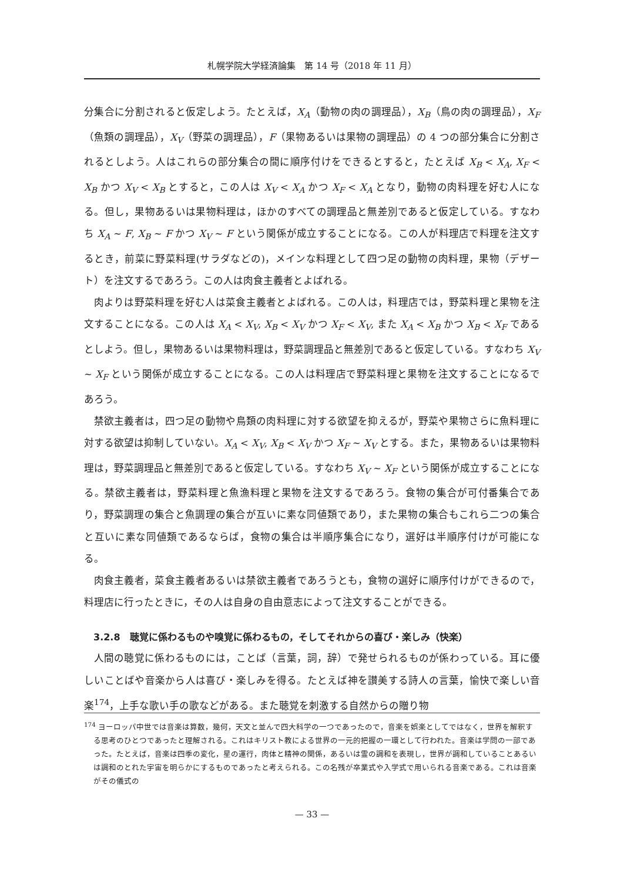札幌学院大学経済論集　第 14 号（2018 年 11 月）
分集合に分割されると仮定しよう。たとえば，X<sub>A</sub>（動物の肉の調理品），X<sub>B</sub>（鳥の肉の調理品），X<sub>F</sub>（魚類の調理品），X<sub>V</sub>（野菜の調理品），F（果物あるいは果物の調理品）の 4 つの部分集合に分割されるとしよう。人はこれらの部分集合の間に順序付けをできるとすると，たとえば X<sub>B</sub> < X<sub>A</sub>, X<sub>F</sub> < X<sub>B</sub> かつ X<sub>V</sub> < X<sub>B</sub> とすると，この人は X<sub>V</sub> < X<sub>A</sub> かつ X<sub>F</sub> < X<sub>A</sub> となり，動物の肉料理を好む人になる。但し，果物あるいは果物料理は，ほかのすべての調理品と無差別であると仮定している。すなわち X<sub>A</sub> ~ F, X<sub>B</sub> ~ F かつ X<sub>V</sub> ~ F という関係が成立することになる。この人が料理店で料理を注文するとき，前菜に野菜料理(サラダなどの)，メインな料理として四つ足の動物の肉料理，果物（デザート）を注文するであろう。この人は肉食主義者とよばれる。
肉よりは野菜料理を好む人は菜食主義者とよばれる。この人は，料理店では，野菜料理と果物を注文することになる。この人は X<sub>A</sub> < X<sub>V</sub>, X<sub>B</sub> < X<sub>V</sub> かつ X<sub>F</sub> < X<sub>V</sub>, また X<sub>A</sub> < X<sub>B</sub> かつ X<sub>B</sub> < X<sub>F</sub> であるとしよう。但し，果物あるいは果物料理は，野菜調理品と無差別であると仮定している。すなわち X<sub>V</sub> ~ X<sub>F</sub> という関係が成立することになる。この人は料理店で野菜料理と果物を注文することになるであろう。
禁欲主義者は，四つ足の動物や鳥類の肉料理に対する欲望を抑えるが，野菜や果物さらに魚料理に対する欲望は抑制していない。X<sub>A</sub> < X<sub>V</sub>, X<sub>B</sub> < X<sub>V</sub> かつ X<sub>F</sub> ~ X<sub>V</sub> とする。また，果物あるいは果物料理は，野菜調理品と無差別であると仮定している。すなわち X<sub>V</sub> ~ X<sub>F</sub> という関係が成立することになる。禁欲主義者は，野菜料理と魚漁料理と果物を注文するであろう。食物の集合が可付番集合であり，野菜調理の集合と魚調理の集合が互いに素な同値類であり，また果物の集合もこれら二つの集合と互いに素な同値類であるならば，食物の集合は半順序集合になり，選好は半順序付けが可能になる。
肉食主義者，菜食主義者あるいは禁欲主義者であろうとも，食物の選好に順序付けができるので，料理店に行ったときに，その人は自身の自由意志によって注文することができる。
3.2.8　聴覚に係わるものや嗅覚に係わるもの，そしてそれからの喜び・楽しみ（快楽）
人間の聴覚に係わるものには，ことば（言葉，詞，辞）で発せられるものが係わっている。耳に優しいことばや音楽から人は喜び・楽しみを得る。たとえば神を讃美する詩人の言葉，愉快で楽しい音楽<sup>174</sup>，上手な歌い手の歌などがある。また聴覚を刺激する自然からの贈り物
<sup>174</sup> ヨーロッパ中世では音楽は算数，幾何，天文と並んで四大科学の一つであったので，音楽を娯楽としてではなく，世界を解釈する思考のひとつであったと理解される。これはキリスト教による世界の一元的把握の一環として行われた。音楽は学問の一部であった。たとえば，音楽は四季の変化，星の運行，肉体と精神の関係，あるいは霊の調和を表現し，世界が調和していることあるいは調和のとれた宇宙を明らかにするものであったと考えられる。この名残が卒業式や入学式で用いられる音楽である。これは音楽がその儀式の
— 33 —